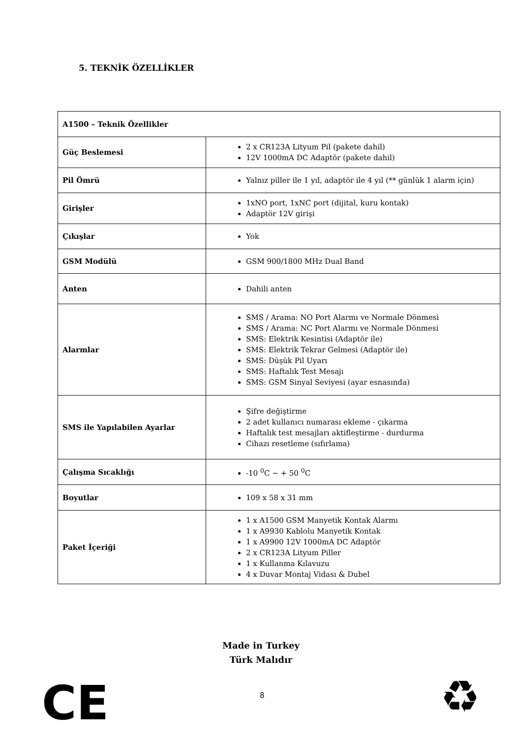5. TEKNİK ÖZELLİKLER
| A1500 – Teknik Özellikler | |
| --- | --- |
| Güç Beslemesi | 2 x CR123A Lityum Pil (pakete dahil) 12V 1000mA DC Adaptör (pakete dahil) |
| Pil Ömrü | Yalnız piller ile 1 yıl, adaptör ile 4 yıl (** günlük 1 alarm için) |
| Girişler | 1xNO port, 1xNC port (dijital, kuru kontak) Adaptör 12V girişi |
| Çıkışlar | Yok |
| GSM Modülü | GSM 900/1800 MHz Dual Band |
| Anten | Dahili anten |
| Alarmlar | SMS / Arama: NO Port Alarmı ve Normale Dönmesi SMS / Arama: NC Port Alarmı ve Normale Dönmesi SMS: Elektrik Kesintisi (Adaptör ile) SMS: Elektrik Tekrar Gelmesi (Adaptör ile) SMS: Düşük Pil Uyarı SMS: Haftalık Test Mesajı SMS: GSM Sinyal Seviyesi (ayar esnasında) |
| SMS ile Yapılabilen Ayarlar | Şifre değiştirme 2 adet kullanıcı numarası ekleme - çıkarma Haftalık test mesajları aktifleştirme - durdurma Cihazı resetleme (sıfırlama) |
| Çalışma Sıcaklığı | -10 <sup>0</sup>C ~ + 50 <sup>0</sup>C |
| Boyutlar | 109 x 58 x 31 mm |
| Paket İçeriği | 1 x A1500 GSM Manyetik Kontak Alarmı 1 x A9930 Kablolu Manyetik Kontak 1 x A9900 12V 1000mA DC Adaptör 2 x CR123A Lityum Piller 1 x Kullanma Kılavuzu 4 x Duvar Montaj Vidası & Dubel |
Made in Turkey
Türk Malıdır
CE 8 ♻